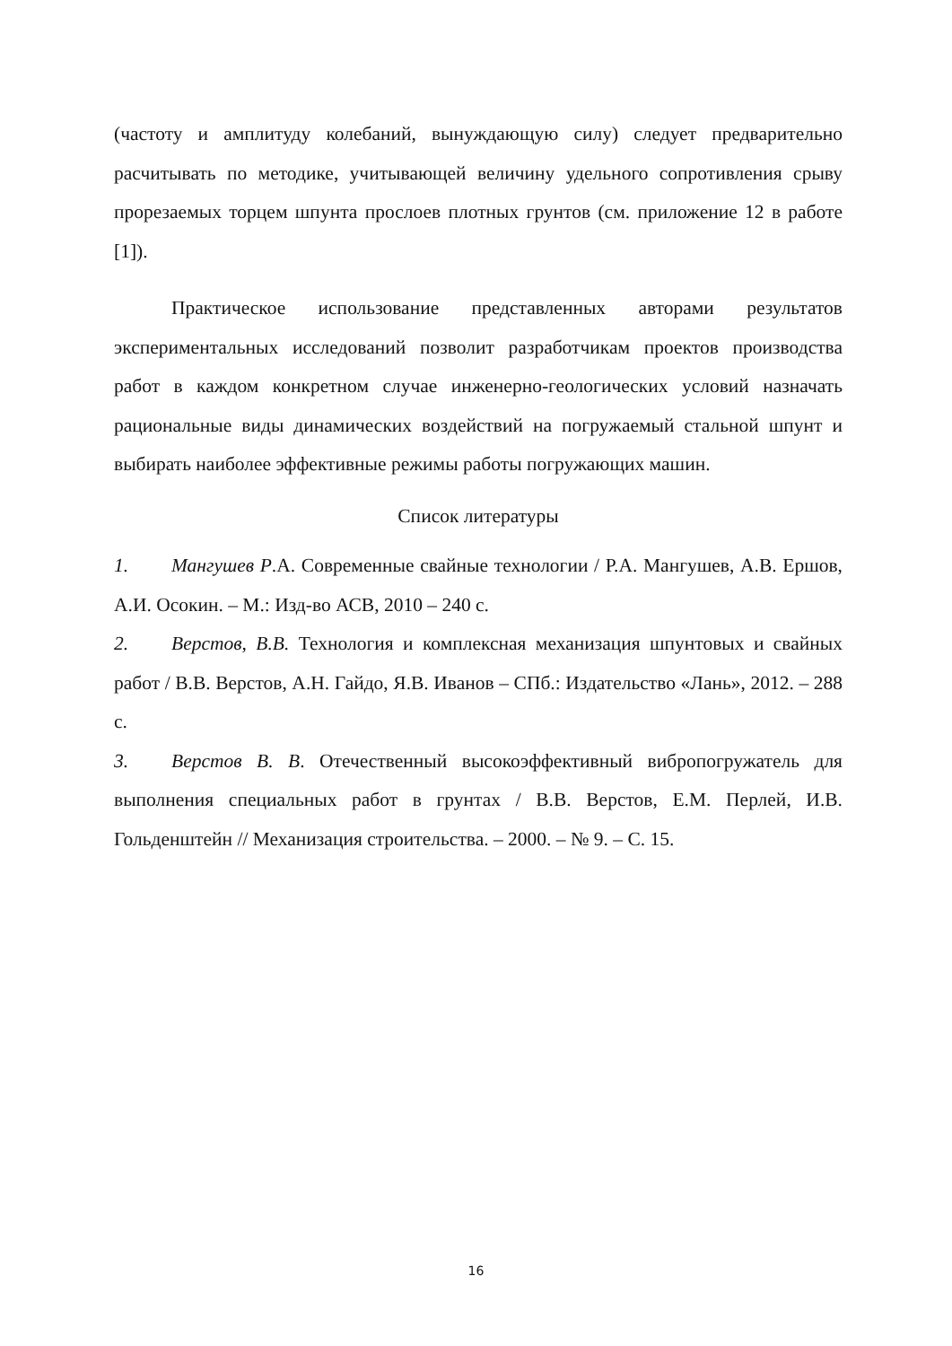(частоту и амплитуду колебаний, вынуждающую силу) следует предварительно расчитывать по методике, учитывающей величину удельного сопротивления срыву прорезаемых торцем шпунта прослоев плотных грунтов (см. приложение 12 в работе [1]).
Практическое использование представленных авторами результатов экспериментальных исследований позволит разработчикам проектов производства работ в каждом конкретном случае инженерно-геологических условий назначать рациональные виды динамических воздействий на погружаемый стальной шпунт и выбирать наиболее эффективные режимы работы погружающих машин.
Список литературы
1. Мангушев Р.А. Современные свайные технологии / Р.А. Мангушев, А.В. Ершов, А.И. Осокин. – М.: Изд-во АСВ, 2010 – 240 с.
2. Верстов, В.В. Технология и комплексная механизация шпунтовых и свайных работ / В.В. Верстов, А.Н. Гайдо, Я.В. Иванов – СПб.: Издательство «Лань», 2012. – 288 с.
3. Верстов В. В. Отечественный высокоэффективный вибропогружатель для выполнения специальных работ в грунтах / В.В. Верстов, Е.М. Перлей, И.В. Гольденштейн // Механизация строительства. – 2000. – № 9. – С. 15.
16